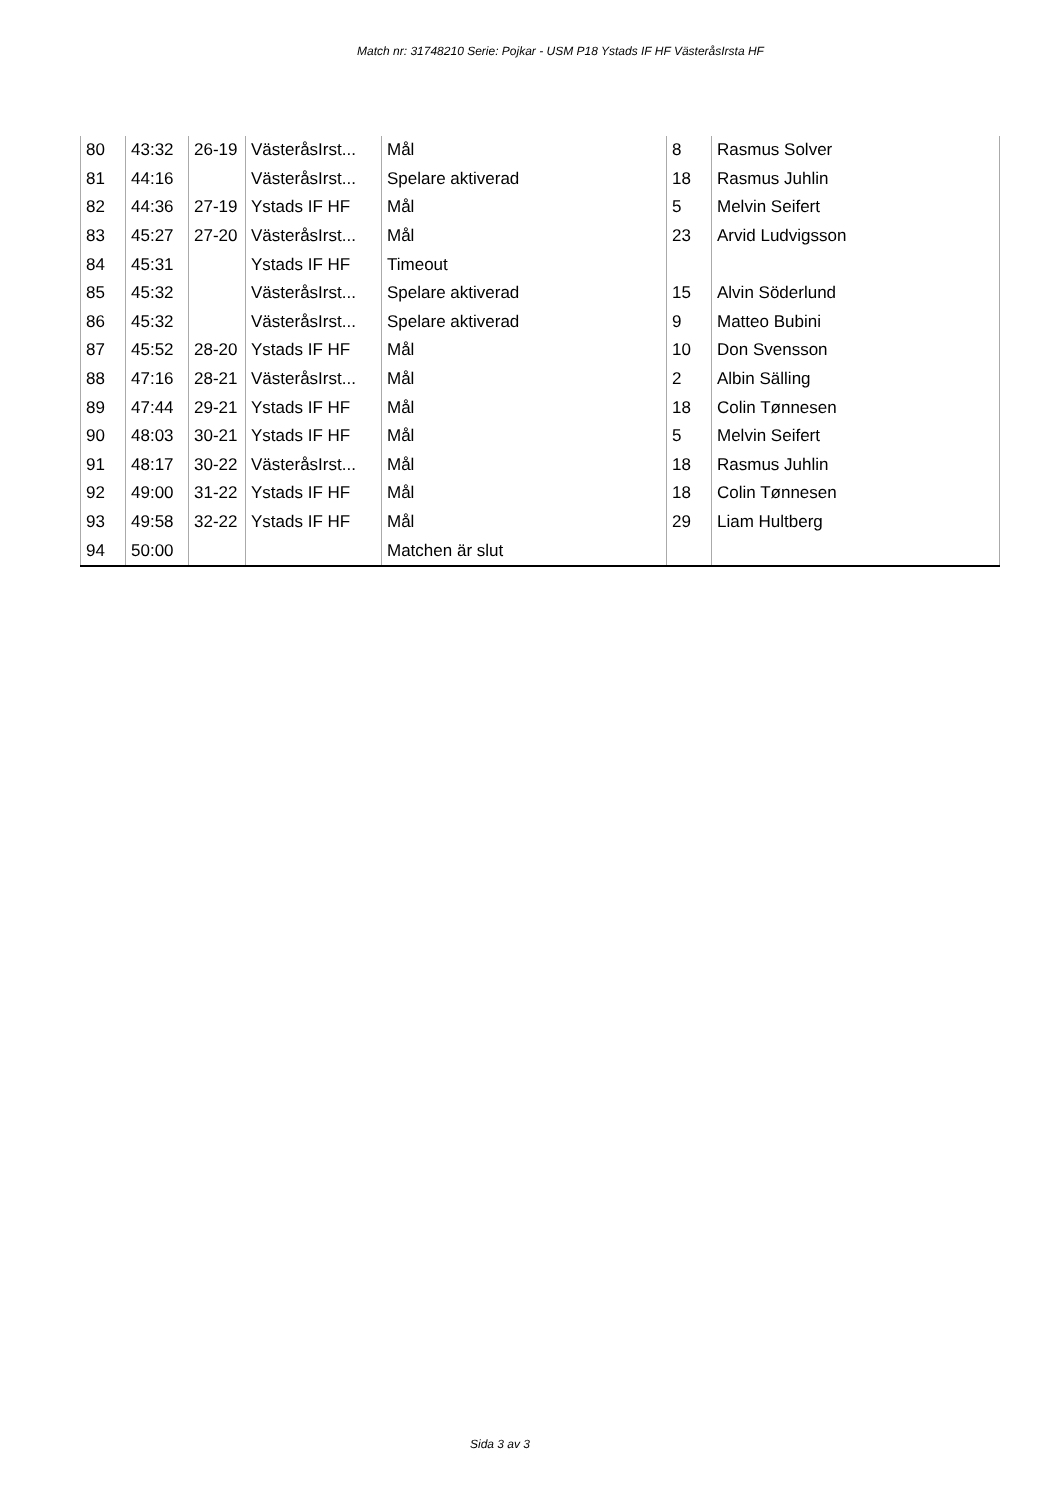Match nr: 31748210 Serie: Pojkar - USM P18 Ystads IF HF VästeråsIrsta HF
| 80 | 43:32 | 26-19 | VästeråsIrst... | Mål | 8 | Rasmus Solver |
| 81 | 44:16 | | VästeråsIrst... | Spelare aktiverad | 18 | Rasmus Juhlin |
| 82 | 44:36 | 27-19 | Ystads IF HF | Mål | 5 | Melvin Seifert |
| 83 | 45:27 | 27-20 | VästeråsIrst... | Mål | 23 | Arvid Ludvigsson |
| 84 | 45:31 | | Ystads IF HF | Timeout | | |
| 85 | 45:32 | | VästeråsIrst... | Spelare aktiverad | 15 | Alvin Söderlund |
| 86 | 45:32 | | VästeråsIrst... | Spelare aktiverad | 9 | Matteo Bubini |
| 87 | 45:52 | 28-20 | Ystads IF HF | Mål | 10 | Don Svensson |
| 88 | 47:16 | 28-21 | VästeråsIrst... | Mål | 2 | Albin Sälling |
| 89 | 47:44 | 29-21 | Ystads IF HF | Mål | 18 | Colin Tønnesen |
| 90 | 48:03 | 30-21 | Ystads IF HF | Mål | 5 | Melvin Seifert |
| 91 | 48:17 | 30-22 | VästeråsIrst... | Mål | 18 | Rasmus Juhlin |
| 92 | 49:00 | 31-22 | Ystads IF HF | Mål | 18 | Colin Tønnesen |
| 93 | 49:58 | 32-22 | Ystads IF HF | Mål | 29 | Liam Hultberg |
| 94 | 50:00 | | | Matchen är slut | | |
Sida 3 av 3